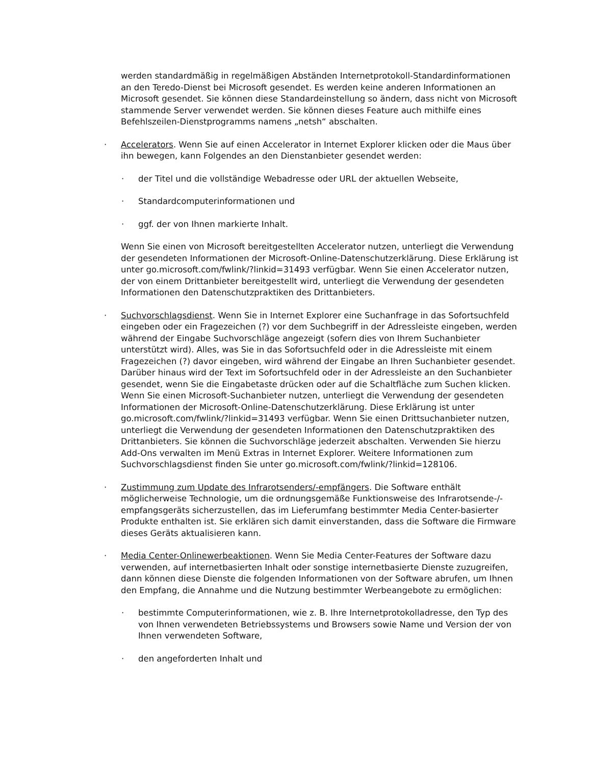werden standardmäßig in regelmäßigen Abständen Internetprotokoll-Standardinformationen an den Teredo-Dienst bei Microsoft gesendet. Es werden keine anderen Informationen an Microsoft gesendet. Sie können diese Standardeinstellung so ändern, dass nicht von Microsoft stammende Server verwendet werden. Sie können dieses Feature auch mithilfe eines Befehlszeilen-Dienstprogramms namens „netsh“ abschalten.
· Accelerators. Wenn Sie auf einen Accelerator in Internet Explorer klicken oder die Maus über ihn bewegen, kann Folgendes an den Dienstanbieter gesendet werden:
· der Titel und die vollständige Webadresse oder URL der aktuellen Webseite,
· Standardcomputerinformationen und
· ggf. der von Ihnen markierte Inhalt.
Wenn Sie einen von Microsoft bereitgestellten Accelerator nutzen, unterliegt die Verwendung der gesendeten Informationen der Microsoft-Online-Datenschutzerklärung. Diese Erklärung ist unter go.microsoft.com/fwlink/?linkid=31493 verfügbar. Wenn Sie einen Accelerator nutzen, der von einem Drittanbieter bereitgestellt wird, unterliegt die Verwendung der gesendeten Informationen den Datenschutzpraktiken des Drittanbieters.
· Suchvorschlagsdienst. Wenn Sie in Internet Explorer eine Suchanfrage in das Sofortsuchfeld eingeben oder ein Fragezeichen (?) vor dem Suchbegriff in der Adressleiste eingeben, werden während der Eingabe Suchvorschläge angezeigt (sofern dies von Ihrem Suchanbieter unterstützt wird). Alles, was Sie in das Sofortsuchfeld oder in die Adressleiste mit einem Fragezeichen (?) davor eingeben, wird während der Eingabe an Ihren Suchanbieter gesendet. Darüber hinaus wird der Text im Sofortsuchfeld oder in der Adressleiste an den Suchanbieter gesendet, wenn Sie die Eingabetaste drücken oder auf die Schaltfläche zum Suchen klicken. Wenn Sie einen Microsoft-Suchanbieter nutzen, unterliegt die Verwendung der gesendeten Informationen der Microsoft-Online-Datenschutzerklärung. Diese Erklärung ist unter go.microsoft.com/fwlink/?linkid=31493 verfügbar. Wenn Sie einen Drittsuchanbieter nutzen, unterliegt die Verwendung der gesendeten Informationen den Datenschutzpraktiken des Drittanbieters. Sie können die Suchvorschläge jederzeit abschalten. Verwenden Sie hierzu Add-Ons verwalten im Menü Extras in Internet Explorer. Weitere Informationen zum Suchvorschlagsdienst finden Sie unter go.microsoft.com/fwlink/?linkid=128106.
· Zustimmung zum Update des Infrarotsenders/-empfängers. Die Software enthält möglicherweise Technologie, um die ordnungsgemäße Funktionsweise des Infrarotsende-/-empfangsgeräts sicherzustellen, das im Lieferumfang bestimmter Media Center-basierter Produkte enthalten ist. Sie erklären sich damit einverstanden, dass die Software die Firmware dieses Geräts aktualisieren kann.
· Media Center-Onlinewerbeaktionen. Wenn Sie Media Center-Features der Software dazu verwenden, auf internetbasierten Inhalt oder sonstige internetbasierte Dienste zuzugreifen, dann können diese Dienste die folgenden Informationen von der Software abrufen, um Ihnen den Empfang, die Annahme und die Nutzung bestimmter Werbeangebote zu ermöglichen:
· bestimmte Computerinformationen, wie z. B. Ihre Internetprotokolladresse, den Typ des von Ihnen verwendeten Betriebssystems und Browsers sowie Name und Version der von Ihnen verwendeten Software,
· den angeforderten Inhalt und